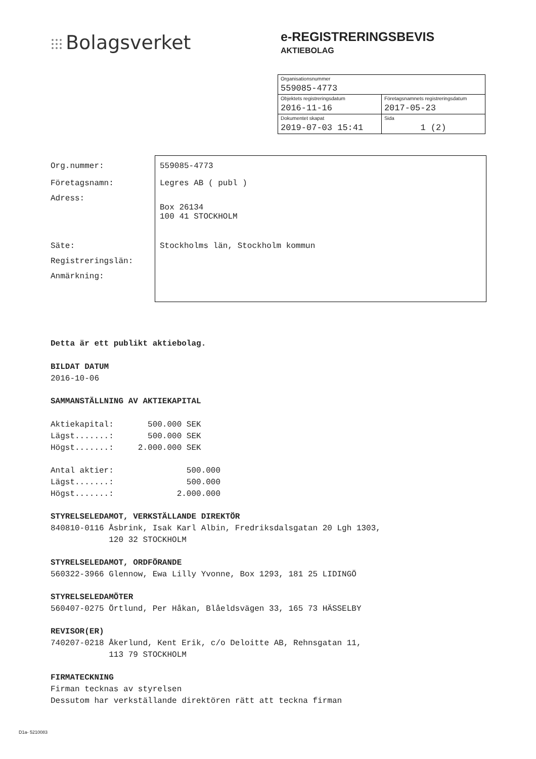Bolagsverket
e-REGISTRERINGSBEVIS
AKTIEBOLAG
| Organisationsnummer 559085-4773 | |
| Objektets registreringsdatum 2016-11-16 | Företagsnamnets registreringsdatum 2017-05-23 |
| Dokumentet skapat 2019-07-03 15:41 | Sida 1 (2) |
Org.nummer: 559085-4773
Företagsnamn: Legres AB ( publ )
Adress:
Box 26134
100 41 STOCKHOLM
Säte: Stockholms län, Stockholm kommun
Registreringslän:
Anmärkning:
Detta är ett publikt aktiebolag.
BILDAT DATUM
2016-10-06
SAMMANSTÄLLNING AV AKTIEKAPITAL
Aktiekapital: 500.000 SEK Lägst.......: 500.000 SEK Högst.......: 2.000.000 SEK
Antal aktier: 500.000 Lägst.......: 500.000 Högst.......: 2.000.000
STYRELSELEDAMOT, VERKSTÄLLANDE DIREKTÖR
840810-0116 Åsbrink, Isak Karl Albin, Fredriksdalsgatan 20 Lgh 1303, 120 32 STOCKHOLM
STYRELSELEDAMOT, ORDFÖRANDE
560322-3966 Glennow, Ewa Lilly Yvonne, Box 1293, 181 25 LIDINGÖ
STYRELSELEDAMÖTER
560407-0275 Örtlund, Per Håkan, Blåeldsvägen 33, 165 73 HÄSSELBY
REVISOR(ER)
740207-0218 Åkerlund, Kent Erik, c/o Deloitte AB, Rehnsgatan 11, 113 79 STOCKHOLM
FIRMATECKNING
Firman tecknas av styrelsen Dessutom har verkställande direktören rätt att teckna firman
D1a- 5210083